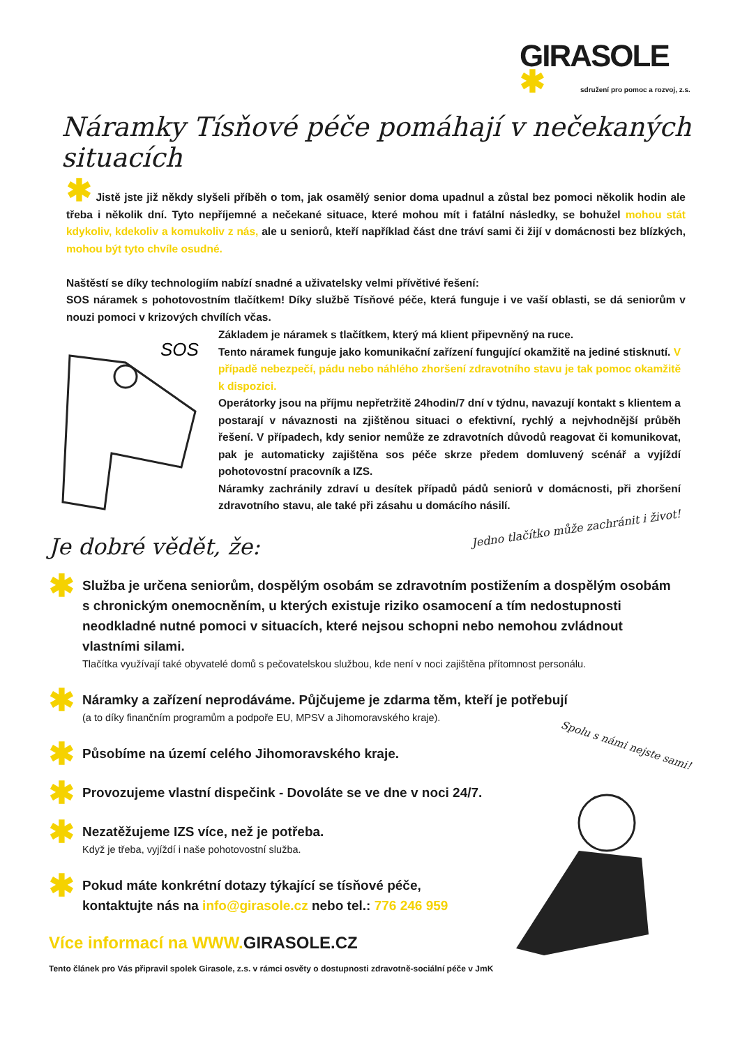GIRASOLE
✱ sdružení pro pomoc a rozvoj, z.s.
Náramky Tísňové péče pomáhají v nečekaných situacích
✱ Jistě jste již někdy slyšeli příběh o tom, jak osamělý senior doma upadnul a zůstal bez pomoci několik hodin ale třeba i několik dní. Tyto nepříjemné a nečekané situace, které mohou mít i fatální následky, se bohužel mohou stát kdykoliv, kdekoliv a komukoliv z nás, ale u seniorů, kteří například část dne tráví sami či žijí v domácnosti bez blízkých, mohou být tyto chvíle osudné.
Naštěstí se díky technologiím nabízí snadné a uživatelsky velmi přívětivé řešení:
SOS náramek s pohotovostním tlačítkem! Díky službě Tísňové péče, která funguje i ve vaší oblasti, se dá seniorům v nouzi pomoci v krizových chvílích včas.
SOS
Základem je náramek s tlačítkem, který má klient připevněný na ruce.
Tento náramek funguje jako komunikační zařízení fungující okamžitě na jediné stisknutí. V případě nebezpečí, pádu nebo náhlého zhoršení zdravotního stavu je tak pomoc okamžitě k dispozici.
Operátorky jsou na příjmu nepřetržitě 24hodin/7 dní v týdnu, navazují kontakt s klientem a postarají v návaznosti na zjištěnou situaci o efektivní, rychlý a nejvhodnější průběh řešení. V případech, kdy senior nemůže ze zdravotních důvodů reagovat či komunikovat, pak je automaticky zajištěna sos péče skrze předem domluvený scénář a vyjíždí pohotovostní pracovník a IZS.
Náramky zachránily zdraví u desítek případů pádů seniorů v domácnosti, při zhoršení zdravotního stavu, ale také při zásahu u domácího násilí.
Jedno tlačítko může zachránit i život!
Je dobré vědět, že:
✱
Služba je určena seniorům, dospělým osobám se zdravotním postižením a dospělým osobám s chronickým onemocněním, u kterých existuje riziko osamocení a tím nedostupnosti neodkladné nutné pomoci v situacích, které nejsou schopni nebo nemohou zvládnout vlastními silami.
Tlačítka využívají také obyvatelé domů s pečovatelskou službou, kde není v noci zajištěna přítomnost personálu.
✱
Náramky a zařízení neprodáváme. Půjčujeme je zdarma těm, kteří je potřebují
(a to díky finančním programům a podpoře EU, MPSV a Jihomoravského kraje).
✱
Působíme na území celého Jihomoravského kraje.
✱
Provozujeme vlastní dispečink - Dovoláte se ve dne v noci 24/7.
✱
Nezatěžujeme IZS více, než je potřeba.
Když je třeba, vyjíždí i naše pohotovostní služba.
✱
Pokud máte konkrétní dotazy týkající se tísňové péče,
kontaktujte nás na info@girasole.cz nebo tel.: 776 246 959
Spolu s námi nejste sami!
Více informací na WWW. GIRASOLE.CZ
Tento článek pro Vás připravil spolek Girasole, z.s. v rámci osvěty o dostupnosti zdravotně-sociální péče v JmK